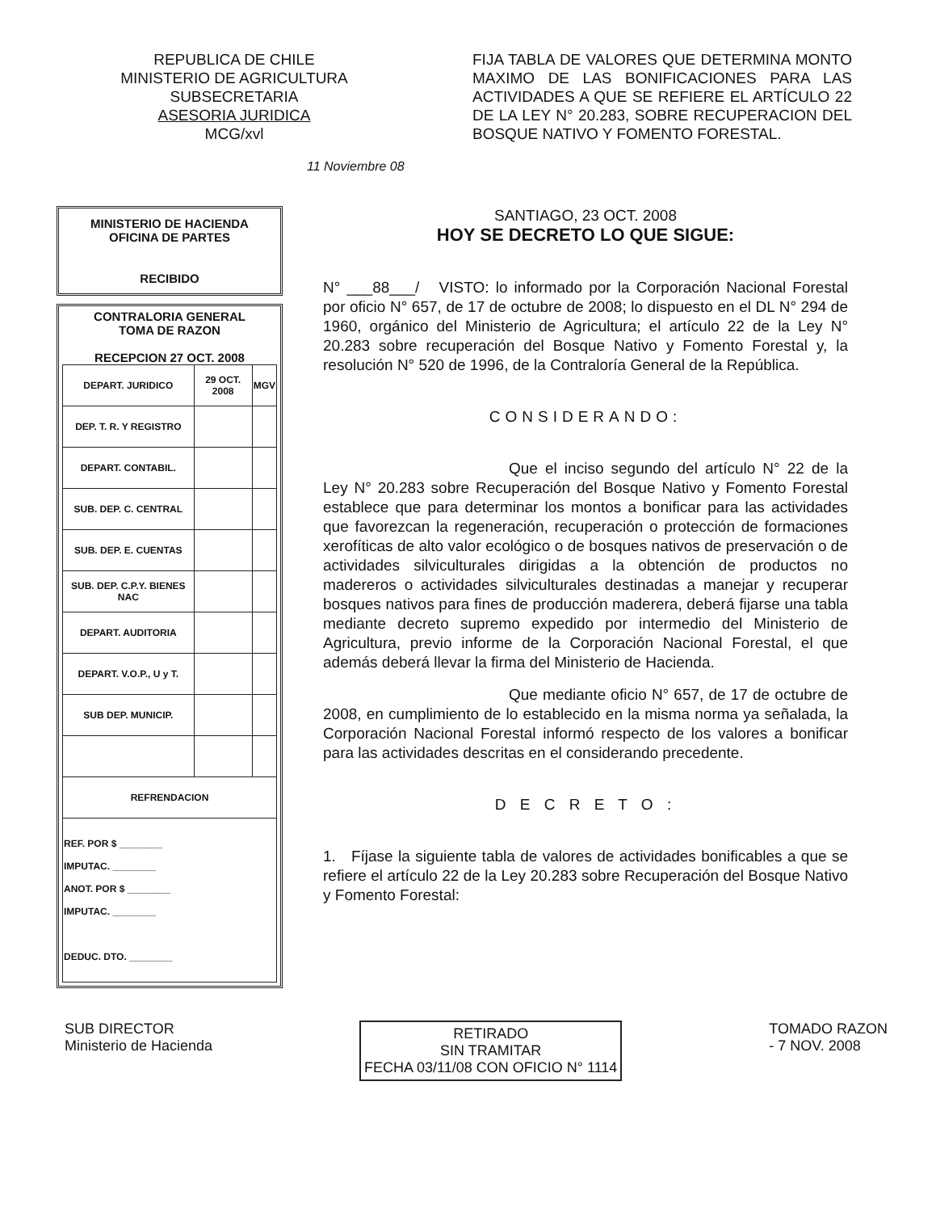REPUBLICA DE CHILE
MINISTERIO DE AGRICULTURA
SUBSECRETARIA
ASESORIA JURIDICA
MCG/xvl
FIJA TABLA DE VALORES QUE DETERMINA MONTO MAXIMO DE LAS BONIFICACIONES PARA LAS ACTIVIDADES A QUE SE REFIERE EL ARTÍCULO 22 DE LA LEY N° 20.283, SOBRE RECUPERACION DEL BOSQUE NATIVO Y FOMENTO FORESTAL.
11 Noviembre 08
MINISTERIO DE HACIENDA
OFICINA DE PARTES
RECIBIDO
CONTRALORIA GENERAL
TOMA DE RAZON
RECEPCION 27 OCT. 2008
| DEPART. JURIDICO | 29 OCT. 2008 | MGV |
| DEP. T. R. Y REGISTRO | | |
| DEPART. CONTABIL. | | |
| SUB. DEP. C. CENTRAL | | |
| SUB. DEP. E. CUENTAS | | |
| SUB. DEP. C.P.Y. BIENES NAC | | |
| DEPART. AUDITORIA | | |
| DEPART. V.O.P., U y T. | | |
| SUB DEP. MUNICIP. | | |
| REFRENDACION | | |
| REF. POR $ ________ IMPUTAC. ________ ANOT. POR $ ________ IMPUTAC. ________ DEDUC. DTO. ________ | | |
SANTIAGO, 23 OCT. 2008
HOY SE DECRETO LO QUE SIGUE:
N° ___88___/ VISTO: lo informado por la Corporación Nacional Forestal por oficio N° 657, de 17 de octubre de 2008; lo dispuesto en el DL N° 294 de 1960, orgánico del Ministerio de Agricultura; el artículo 22 de la Ley N° 20.283 sobre recuperación del Bosque Nativo y Fomento Forestal y, la resolución N° 520 de 1996, de la Contraloría General de la República.
CONSIDERANDO:
Que el inciso segundo del artículo N° 22 de la Ley N° 20.283 sobre Recuperación del Bosque Nativo y Fomento Forestal establece que para determinar los montos a bonificar para las actividades que favorezcan la regeneración, recuperación o protección de formaciones xerofíticas de alto valor ecológico o de bosques nativos de preservación o de actividades silviculturales dirigidas a la obtención de productos no madereros o actividades silviculturales destinadas a manejar y recuperar bosques nativos para fines de producción maderera, deberá fijarse una tabla mediante decreto supremo expedido por intermedio del Ministerio de Agricultura, previo informe de la Corporación Nacional Forestal, el que además deberá llevar la firma del Ministerio de Hacienda.
Que mediante oficio N° 657, de 17 de octubre de 2008, en cumplimiento de lo establecido en la misma norma ya señalada, la Corporación Nacional Forestal informó respecto de los valores a bonificar para las actividades descritas en el considerando precedente.
D E C R E T O :
1. Fíjase la siguiente tabla de valores de actividades bonificables a que se refiere el artículo 22 de la Ley 20.283 sobre Recuperación del Bosque Nativo y Fomento Forestal:
SUB DIRECTOR
Ministerio de Hacienda
RETIRADO
SIN TRAMITAR
FECHA 03/11/08 CON OFICIO N° 1114
TOMADO RAZON
- 7 NOV. 2008